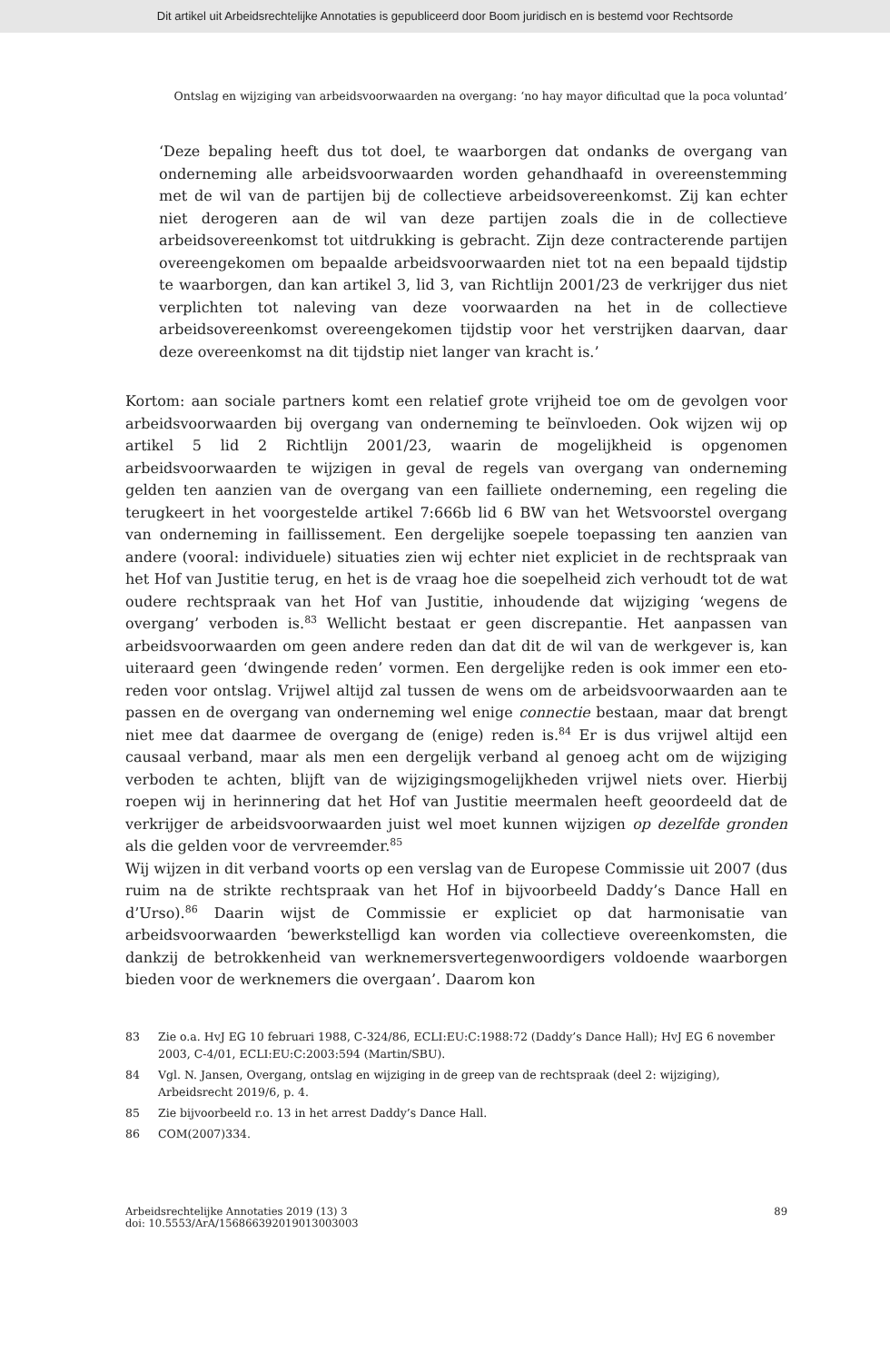Dit artikel uit Arbeidsrechtelijke Annotaties is gepubliceerd door Boom juridisch en is bestemd voor Rechtsorde
Ontslag en wijziging van arbeidsvoorwaarden na overgang: ‘no hay mayor dificultad que la poca voluntad’
‘Deze bepaling heeft dus tot doel, te waarborgen dat ondanks de overgang van onderneming alle arbeidsvoorwaarden worden gehandhaafd in overeenstemming met de wil van de partijen bij de collectieve arbeidsovereenkomst. Zij kan echter niet derogeren aan de wil van deze partijen zoals die in de collectieve arbeidsovereenkomst tot uitdrukking is gebracht. Zijn deze contracterende partijen overeengekomen om bepaalde arbeidsvoorwaarden niet tot na een bepaald tijdstip te waarborgen, dan kan artikel 3, lid 3, van Richtlijn 2001/23 de verkrijger dus niet verplichten tot naleving van deze voorwaarden na het in de collectieve arbeidsovereenkomst overeengekomen tijdstip voor het verstrijken daarvan, daar deze overeenkomst na dit tijdstip niet langer van kracht is.’
Kortom: aan sociale partners komt een relatief grote vrijheid toe om de gevolgen voor arbeidsvoorwaarden bij overgang van onderneming te beïnvloeden. Ook wijzen wij op artikel 5 lid 2 Richtlijn 2001/23, waarin de mogelijkheid is opgenomen arbeidsvoorwaarden te wijzigen in geval de regels van overgang van onderneming gelden ten aanzien van de overgang van een failliete onderneming, een regeling die terugkeert in het voorgestelde artikel 7:666b lid 6 BW van het Wetsvoorstel overgang van onderneming in faillissement. Een dergelijke soepele toepassing ten aanzien van andere (vooral: individuele) situaties zien wij echter niet expliciet in de rechtspraak van het Hof van Justitie terug, en het is de vraag hoe die soepelheid zich verhoudt tot de wat oudere rechtspraak van het Hof van Justitie, inhoudende dat wijziging ‘wegens de overgang’ verboden is.<sup>83</sup> Wellicht bestaat er geen discrepantie. Het aanpassen van arbeidsvoorwaarden om geen andere reden dan dat dit de wil van de werkgever is, kan uiteraard geen ‘dwingende reden’ vormen. Een dergelijke reden is ook immer een eto-reden voor ontslag. Vrijwel altijd zal tussen de wens om de arbeidsvoorwaarden aan te passen en de overgang van onderneming wel enige connectie bestaan, maar dat brengt niet mee dat daarmee de overgang de (enige) reden is.<sup>84</sup> Er is dus vrijwel altijd een causaal verband, maar als men een dergelijk verband al genoeg acht om de wijziging verboden te achten, blijft van de wijzigingsmogelijkheden vrijwel niets over. Hierbij roepen wij in herinnering dat het Hof van Justitie meermalen heeft geoordeeld dat de verkrijger de arbeidsvoorwaarden juist wel moet kunnen wijzigen op dezelfde gronden als die gelden voor de vervreemder.<sup>85</sup>
Wij wijzen in dit verband voorts op een verslag van de Europese Commissie uit 2007 (dus ruim na de strikte rechtspraak van het Hof in bijvoorbeeld Daddy’s Dance Hall en d’Urso).<sup>86</sup> Daarin wijst de Commissie er expliciet op dat harmonisatie van arbeidsvoorwaarden ‘bewerkstelligd kan worden via collectieve overeenkomsten, die dankzij de betrokkenheid van werknemersvertegenwoordigers voldoende waarborgen bieden voor de werknemers die overgaan’. Daarom kon
83 Zie o.a. HvJ EG 10 februari 1988, C-324/86, ECLI:EU:C:1988:72 (Daddy’s Dance Hall); HvJ EG 6 november 2003, C-4/01, ECLI:EU:C:2003:594 (Martin/SBU).
84 Vgl. N. Jansen, Overgang, ontslag en wijziging in de greep van de rechtspraak (deel 2: wijziging), Arbeidsrecht 2019/6, p. 4.
85 Zie bijvoorbeeld r.o. 13 in het arrest Daddy’s Dance Hall.
86 COM(2007)334.
Arbeidsrechtelijke Annotaties 2019 (13) 3
doi: 10.5553/ArA/156866392019013003003
89